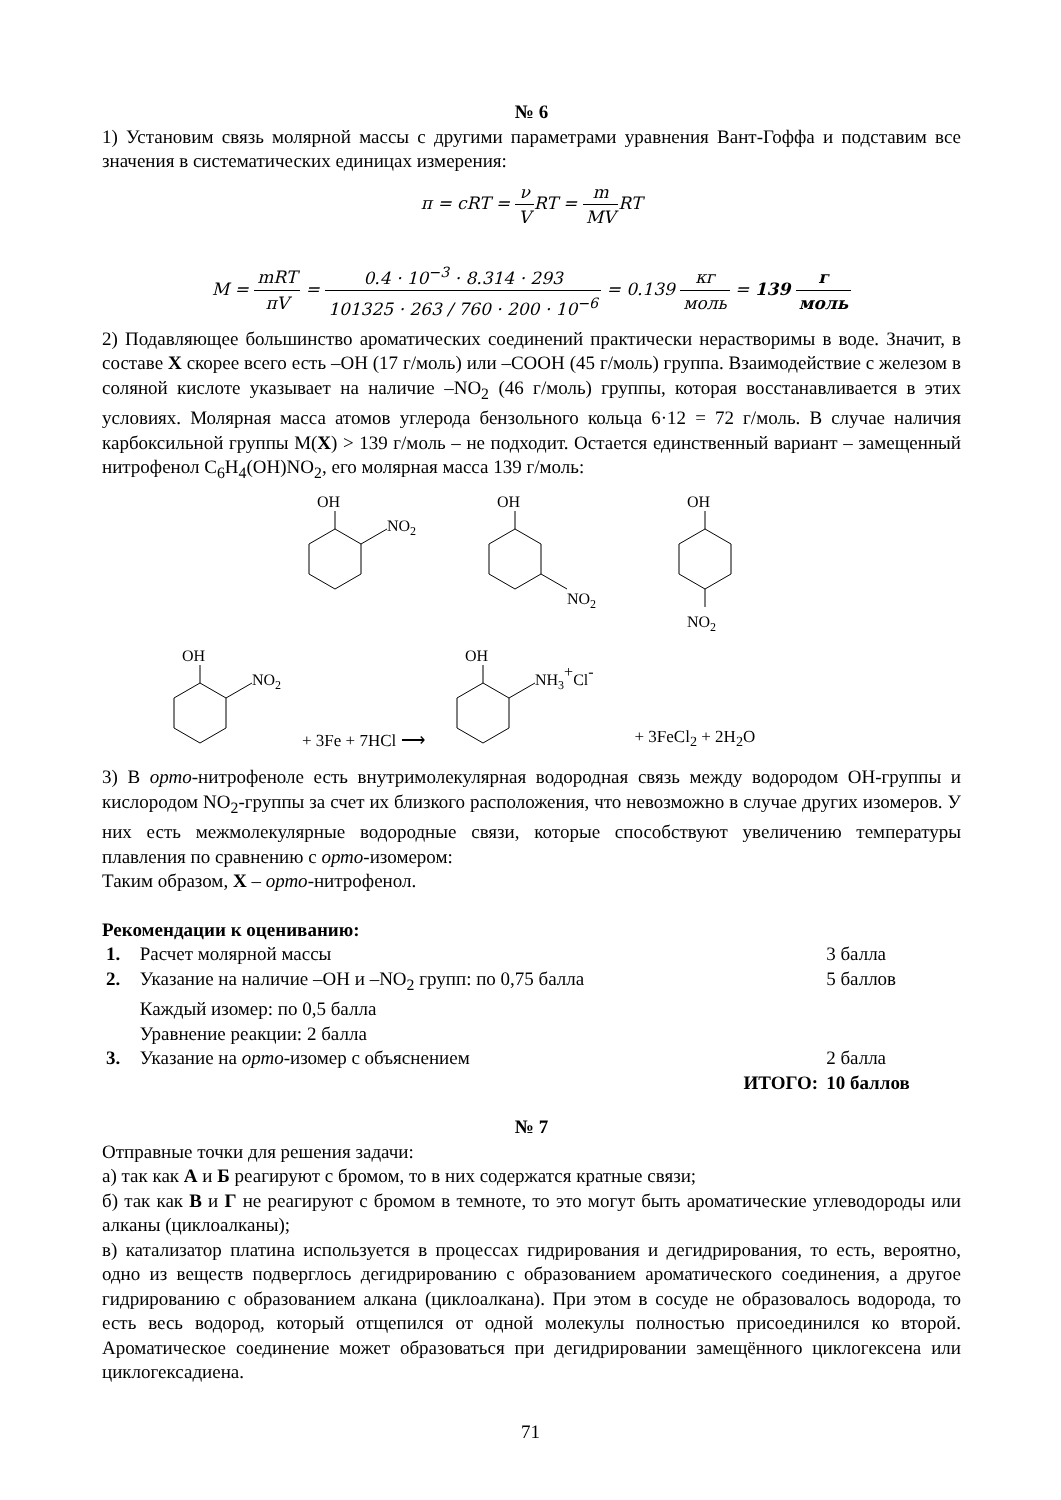№ 6
1) Установим связь молярной массы с другими параметрами уравнения Вант-Гоффа и подставим все значения в систематических единицах измерения:
π = cRT = ν VRT = m MVRT
M = mRT πV = 0.4 · 10<sup>−3</sup> · 8.314 · 293 101325 · 263 / 760 · 200 · 10<sup>−6</sup> = 0.139 кг моль = 139 г моль
2) Подавляющее большинство ароматических соединений практически нерастворимы в воде. Значит, в составе X скорее всего есть –OH (17 г/моль) или –COOH (45 г/моль) группа. Взаимодействие с железом в соляной кислоте указывает на наличие –NO<sub>2</sub> (46 г/моль) группы, которая восстанавливается в этих условиях. Молярная масса атомов углерода бензольного кольца 6·12 = 72 г/моль. В случае наличия карбоксильной группы M(X) > 139 г/моль – не подходит. Остается единственный вариант – замещенный нитрофенол C<sub>6</sub>H<sub>4</sub>(OH)NO<sub>2</sub>, его молярная масса 139 г/моль:
OH
NO2
OH
NO2
OH
NO2
OH
NO2
+ 3Fe + 7HCl ⟶
OH
NH3+Cl-
+ 3FeCl<sub>2</sub> + 2H<sub>2</sub>O
3) В орто-нитрофеноле есть внутримолекулярная водородная связь между водородом OH-группы и кислородом NO<sub>2</sub>-группы за счет их близкого расположения, что невозможно в случае других изомеров. У них есть межмолекулярные водородные связи, которые способствуют увеличению температуры плавления по сравнению с орто-изомером:
Таким образом, X – орто-нитрофенол.
Рекомендации к оцениванию:
| 1. | Расчет молярной массы | 3 балла |
| 2. | Указание на наличие –OH и –NO<sub>2</sub> групп: по 0,75 балла Каждый изомер: по 0,5 балла Уравнение реакции: 2 балла | 5 баллов |
| 3. | Указание на орто -изомер с объяснением | 2 балла |
| | ИТОГО: | 10 баллов |
№ 7
Отправные точки для решения задачи:
а) так как А и Б реагируют с бромом, то в них содержатся кратные связи;
б) так как В и Г не реагируют с бромом в темноте, то это могут быть ароматические углеводороды или алканы (циклоалканы);
в) катализатор платина используется в процессах гидрирования и дегидрирования, то есть, вероятно, одно из веществ подверглось дегидрированию с образованием ароматического соединения, а другое гидрированию с образованием алкана (циклоалкана). При этом в сосуде не образовалось водорода, то есть весь водород, который отщепился от одной молекулы полностью присоединился ко второй. Ароматическое соединение может образоваться при дегидрировании замещённого циклогексена или циклогексадиена.
71